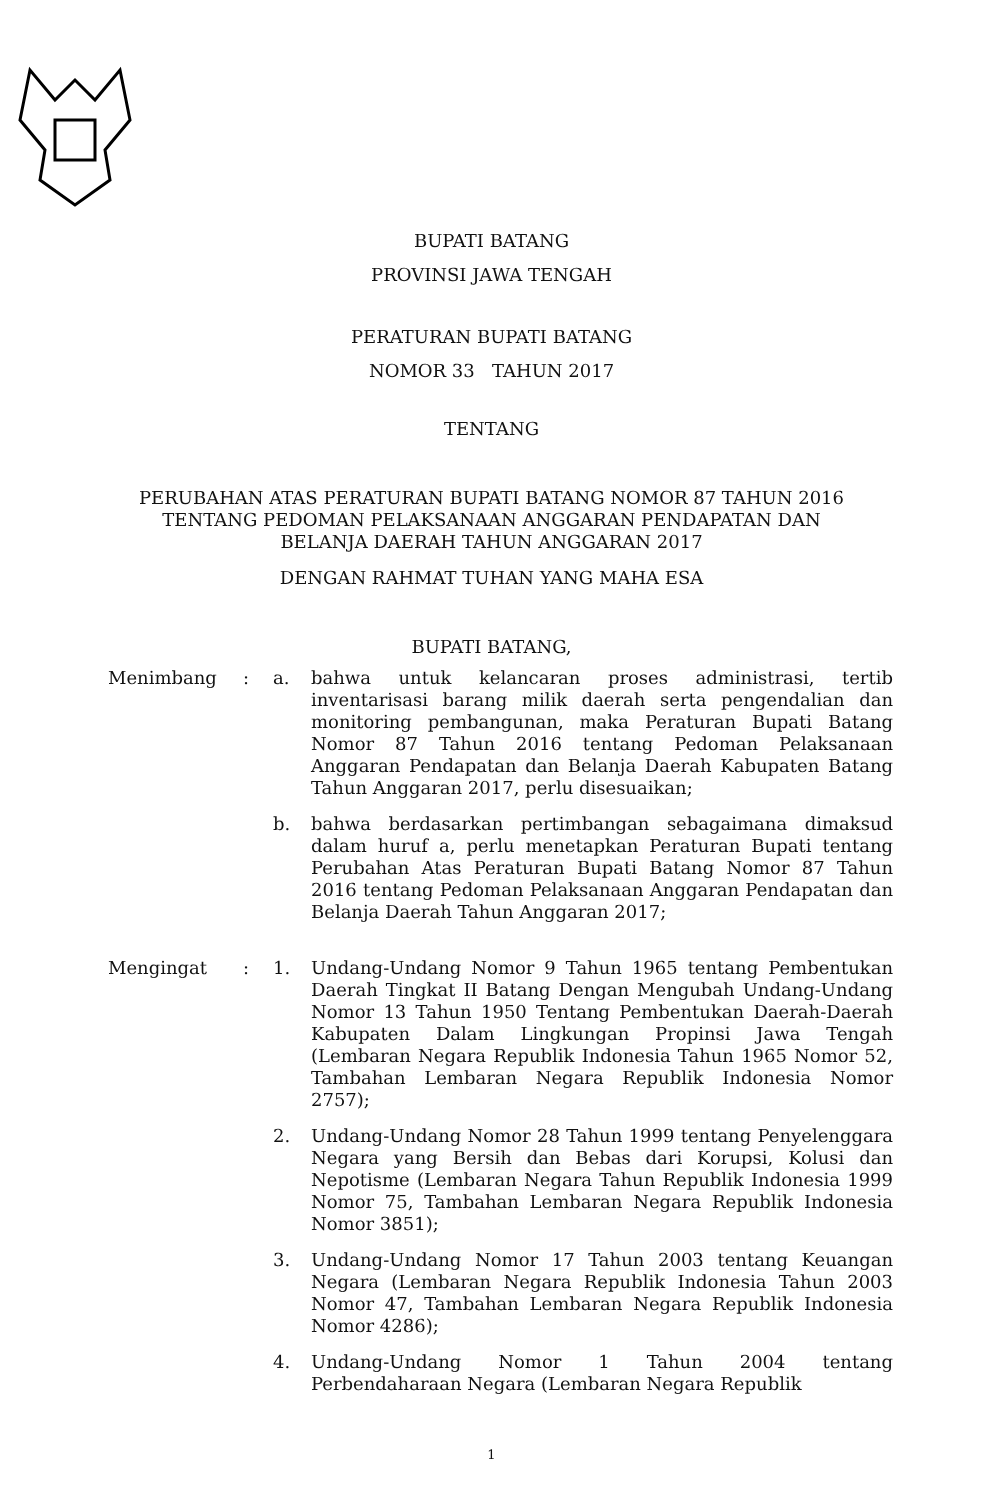BUPATI BATANG
PROVINSI JAWA TENGAH
PERATURAN BUPATI BATANG
NOMOR 33 TAHUN 2017
TENTANG
PERUBAHAN ATAS PERATURAN BUPATI BATANG NOMOR 87 TAHUN 2016
TENTANG PEDOMAN PELAKSANAAN ANGGARAN PENDAPATAN DAN
BELANJA DAERAH TAHUN ANGGARAN 2017
DENGAN RAHMAT TUHAN YANG MAHA ESA
BUPATI BATANG,
Menimbang : a.
bahwa untuk kelancaran proses administrasi, tertib inventarisasi barang milik daerah serta pengendalian dan monitoring pembangunan, maka Peraturan Bupati Batang Nomor 87 Tahun 2016 tentang Pedoman Pelaksanaan Anggaran Pendapatan dan Belanja Daerah Kabupaten Batang Tahun Anggaran 2017, perlu disesuaikan;
b.
bahwa berdasarkan pertimbangan sebagaimana dimaksud dalam huruf a, perlu menetapkan Peraturan Bupati tentang Perubahan Atas Peraturan Bupati Batang Nomor 87 Tahun 2016 tentang Pedoman Pelaksanaan Anggaran Pendapatan dan Belanja Daerah Tahun Anggaran 2017;
Mengingat : 1.
Undang-Undang Nomor 9 Tahun 1965 tentang Pembentukan Daerah Tingkat II Batang Dengan Mengubah Undang-Undang Nomor 13 Tahun 1950 Tentang Pembentukan Daerah-Daerah Kabupaten Dalam Lingkungan Propinsi Jawa Tengah (Lembaran Negara Republik Indonesia Tahun 1965 Nomor 52, Tambahan Lembaran Negara Republik Indonesia Nomor 2757);
2.
Undang-Undang Nomor 28 Tahun 1999 tentang Penyelenggara Negara yang Bersih dan Bebas dari Korupsi, Kolusi dan Nepotisme (Lembaran Negara Tahun Republik Indonesia 1999 Nomor 75, Tambahan Lembaran Negara Republik Indonesia Nomor 3851);
3.
Undang-Undang Nomor 17 Tahun 2003 tentang Keuangan Negara (Lembaran Negara Republik Indonesia Tahun 2003 Nomor 47, Tambahan Lembaran Negara Republik Indonesia Nomor 4286);
4.
Undang-Undang Nomor 1 Tahun 2004 tentang Perbendaharaan Negara (Lembaran Negara Republik
1